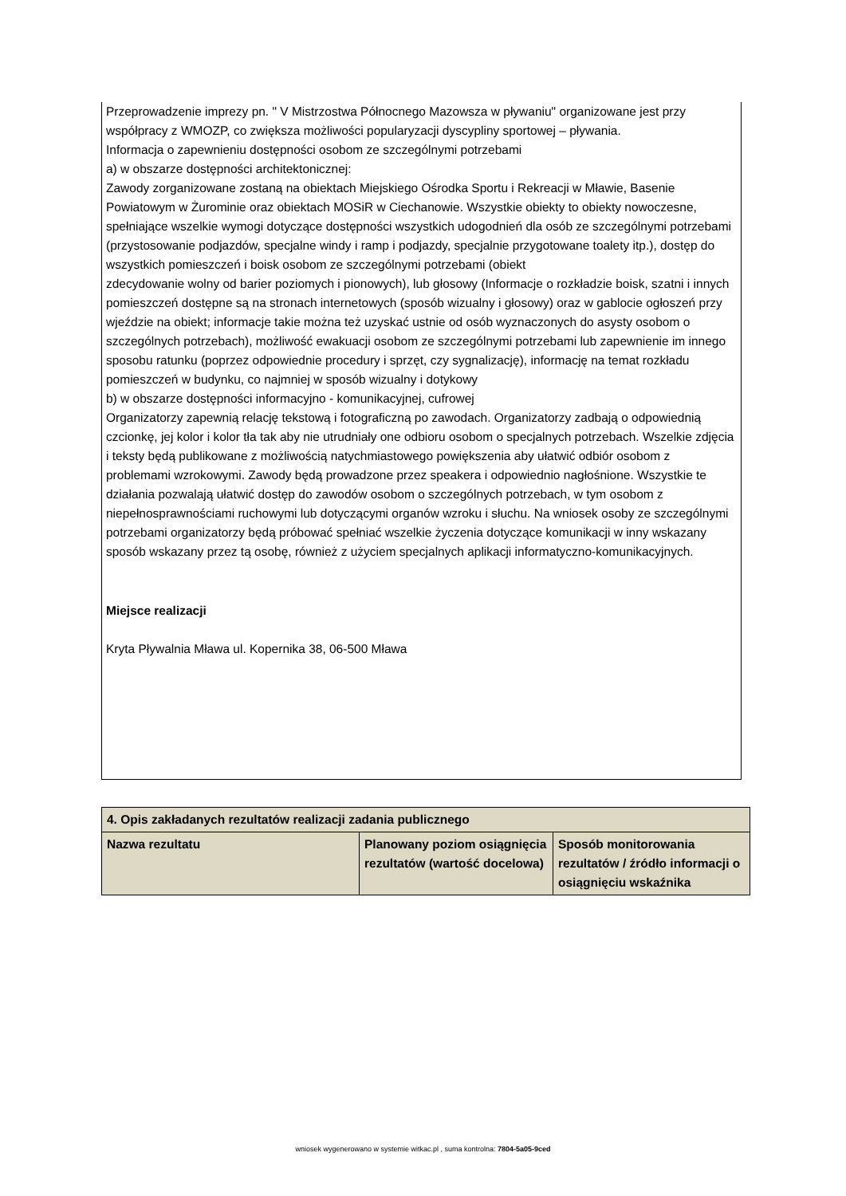Przeprowadzenie imprezy pn. " V Mistrzostwa Północnego Mazowsza w pływaniu" organizowane jest przy współpracy z WMOZP, co zwiększa możliwości popularyzacji dyscypliny sportowej – pływania.
Informacja o zapewnieniu dostępności osobom ze szczególnymi potrzebami
a) w obszarze dostępności architektonicznej:
Zawody zorganizowane zostaną na obiektach Miejskiego Ośrodka Sportu i Rekreacji w Mławie, Basenie Powiatowym w Żurominie oraz obiektach MOSiR w Ciechanowie. Wszystkie obiekty to obiekty nowoczesne, spełniające wszelkie wymogi dotyczące dostępności wszystkich udogodnień dla osób ze szczególnymi potrzebami (przystosowanie podjazdów, specjalne windy i ramp i podjazdy, specjalnie przygotowane toalety itp.), dostęp do wszystkich pomieszczeń i boisk osobom ze szczególnymi potrzebami (obiekt
zdecydowanie wolny od barier poziomych i pionowych), lub głosowy (Informacje o rozkładzie boisk, szatni i innych pomieszczeń dostępne są na stronach internetowych (sposób wizualny i głosowy) oraz w gablocie ogłoszeń przy wjeździe na obiekt; informacje takie można też uzyskać ustnie od osób wyznaczonych do asysty osobom o szczególnych potrzebach), możliwość ewakuacji osobom ze szczególnymi potrzebami lub zapewnienie im innego sposobu ratunku (poprzez odpowiednie procedury i sprzęt, czy sygnalizację), informację na temat rozkładu pomieszczeń w budynku, co najmniej w sposób wizualny i dotykowy
b) w obszarze dostępności informacyjno - komunikacyjnej, cufrowej
Organizatorzy zapewnią relację tekstową i fotograficzną po zawodach. Organizatorzy zadbają o odpowiednią czcionkę, jej kolor i kolor tła tak aby nie utrudniały one odbioru osobom o specjalnych potrzebach. Wszelkie zdjęcia i teksty będą publikowane z możliwością natychmiastowego powiększenia aby ułatwić odbiór osobom z problemami wzrokowymi. Zawody będą prowadzone przez speakera i odpowiednio nagłośnione. Wszystkie te działania pozwalają ułatwić dostęp do zawodów osobom o szczególnych potrzebach, w tym osobom z niepełnosprawnościami ruchowymi lub dotyczącymi organów wzroku i słuchu. Na wniosek osoby ze szczególnymi potrzebami organizatorzy będą próbować spełniać wszelkie życzenia dotyczące komunikacji w inny wskazany sposób wskazany przez tą osobę, również z użyciem specjalnych aplikacji informatyczno-komunikacyjnych.
Miejsce realizacji
Kryta Pływalnia Mława ul. Kopernika 38, 06-500 Mława
| 4. Opis zakładanych rezultatów realizacji zadania publicznego | | |
| Nazwa rezultatu | Planowany poziom osiągnięcia rezultatów (wartość docelowa) | Sposób monitorowania rezultatów / źródło informacji o osiągnięciu wskaźnika |
wniosek wygenerowano w systemie witkac.pl , suma kontrolna: 7804-5a05-9ced